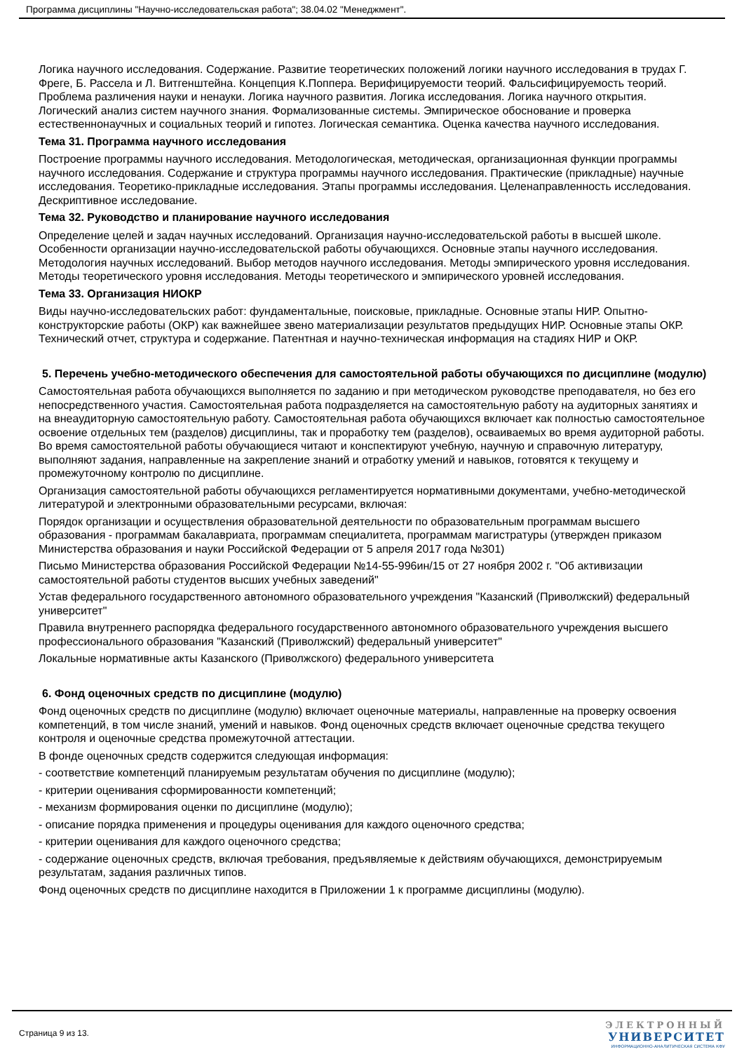Программа дисциплины "Научно-исследовательская работа"; 38.04.02 "Менеджмент".
Логика научного исследования. Содержание. Развитие теоретических положений логики научного исследования в трудах Г. Фреге, Б. Рассела и Л. Витгенштейна. Концепция К.Поппера. Верифицируемости теорий. Фальсифицируемость теорий. Проблема различения науки и ненауки. Логика научного развития. Логика исследования. Логика научного открытия. Логический анализ систем научного знания. Формализованные системы. Эмпирическое обоснование и проверка естественнонаучных и социальных теорий и гипотез. Логическая семантика. Оценка качества научного исследования.
Тема 31. Программа научного исследования
Построение программы научного исследования. Методологическая, методическая, организационная функции программы научного исследования. Содержание и структура программы научного исследования. Практические (прикладные) научные исследования. Теоретико-прикладные исследования. Этапы программы исследования. Целенаправленность исследования. Дескриптивное исследование.
Тема 32. Руководство и планирование научного исследования
Определение целей и задач научных исследований. Организация научно-исследовательской работы в высшей школе. Особенности организации научно-исследовательской работы обучающихся. Основные этапы научного исследования. Методология научных исследований. Выбор методов научного исследования. Методы эмпирического уровня исследования. Методы теоретического уровня исследования. Методы теоретического и эмпирического уровней исследования.
Тема 33. Организация НИОКР
Виды научно-исследовательских работ: фундаментальные, поисковые, прикладные. Основные этапы НИР. Опытно-конструкторские работы (ОКР) как важнейшее звено материализации результатов предыдущих НИР. Основные этапы ОКР. Технический отчет, структура и содержание. Патентная и научно-техническая информация на стадиях НИР и ОКР.
5. Перечень учебно-методического обеспечения для самостоятельной работы обучающихся по дисциплине (модулю)
Самостоятельная работа обучающихся выполняется по заданию и при методическом руководстве преподавателя, но без его непосредственного участия. Самостоятельная работа подразделяется на самостоятельную работу на аудиторных занятиях и на внеаудиторную самостоятельную работу. Самостоятельная работа обучающихся включает как полностью самостоятельное освоение отдельных тем (разделов) дисциплины, так и проработку тем (разделов), осваиваемых во время аудиторной работы. Во время самостоятельной работы обучающиеся читают и конспектируют учебную, научную и справочную литературу, выполняют задания, направленные на закрепление знаний и отработку умений и навыков, готовятся к текущему и промежуточному контролю по дисциплине.
Организация самостоятельной работы обучающихся регламентируется нормативными документами, учебно-методической литературой и электронными образовательными ресурсами, включая:
Порядок организации и осуществления образовательной деятельности по образовательным программам высшего образования - программам бакалавриата, программам специалитета, программам магистратуры (утвержден приказом Министерства образования и науки Российской Федерации от 5 апреля 2017 года №301)
Письмо Министерства образования Российской Федерации №14-55-996ин/15 от 27 ноября 2002 г. "Об активизации самостоятельной работы студентов высших учебных заведений"
Устав федерального государственного автономного образовательного учреждения "Казанский (Приволжский) федеральный университет"
Правила внутреннего распорядка федерального государственного автономного образовательного учреждения высшего профессионального образования "Казанский (Приволжский) федеральный университет"
Локальные нормативные акты Казанского (Приволжского) федерального университета
6. Фонд оценочных средств по дисциплине (модулю)
Фонд оценочных средств по дисциплине (модулю) включает оценочные материалы, направленные на проверку освоения компетенций, в том числе знаний, умений и навыков. Фонд оценочных средств включает оценочные средства текущего контроля и оценочные средства промежуточной аттестации.
В фонде оценочных средств содержится следующая информация:
- соответствие компетенций планируемым результатам обучения по дисциплине (модулю);
- критерии оценивания сформированности компетенций;
- механизм формирования оценки по дисциплине (модулю);
- описание порядка применения и процедуры оценивания для каждого оценочного средства;
- критерии оценивания для каждого оценочного средства;
- содержание оценочных средств, включая требования, предъявляемые к действиям обучающихся, демонстрируемым результатам, задания различных типов.
Фонд оценочных средств по дисциплине находится в Приложении 1 к программе дисциплины (модулю).
Страница 9 из 13.
ЭЛЕКТРОННЫЙ
УНИВЕРСИТЕТ
ИНФОРМАЦИОННО-АНАЛИТИЧЕСКАЯ СИСТЕМА КФУ